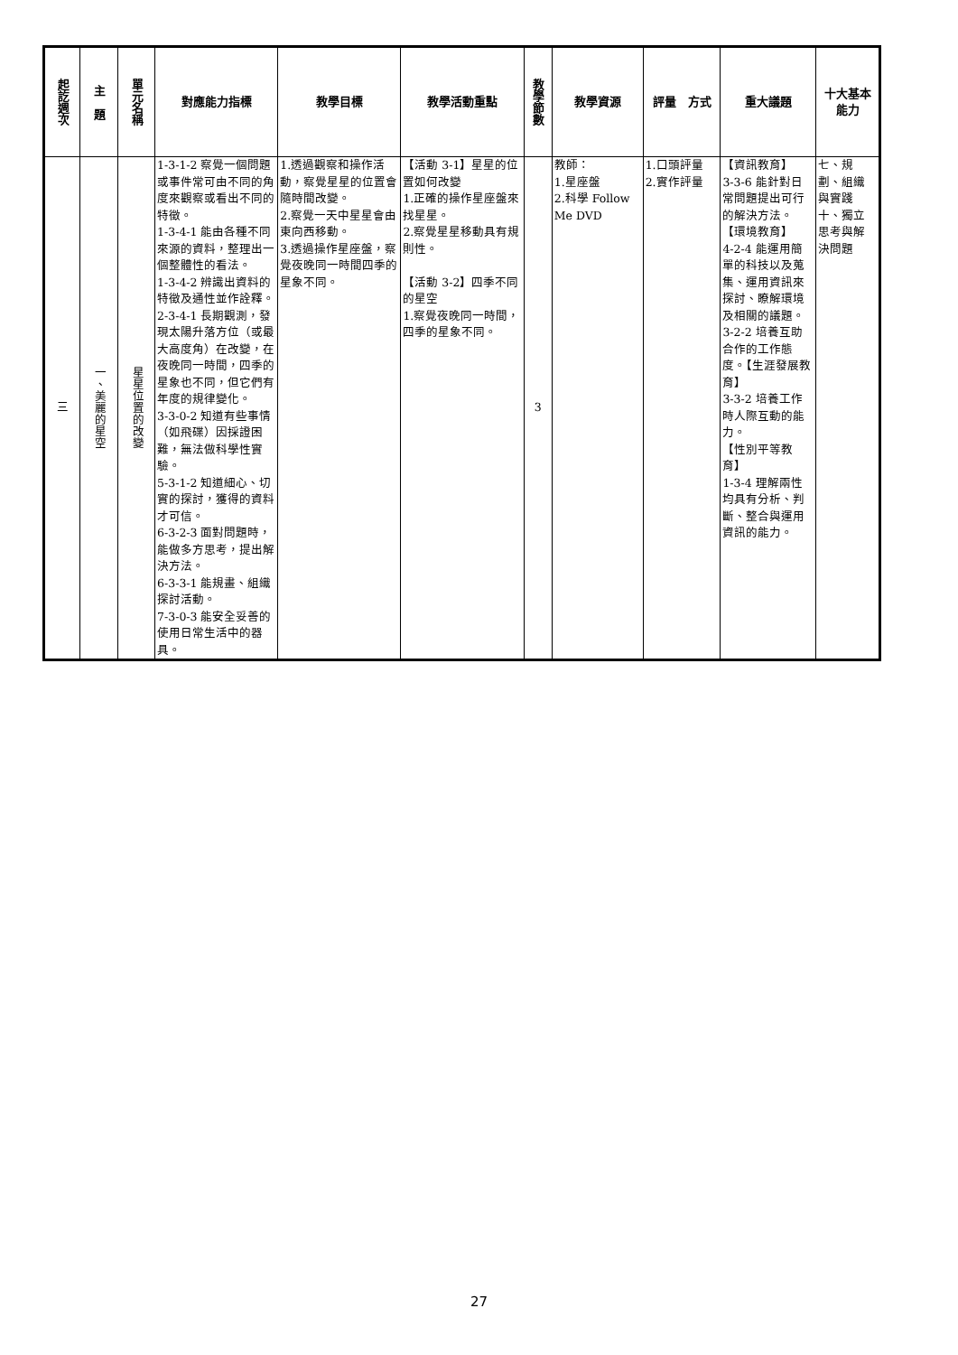| 起訖週次 | 主 題 | 單元名稱 | 對應能力指標 | 教學目標 | 教學活動重點 | 教學節數 | 教學資源 | 評量 方式 | 重大議題 | 十大基本能力 |
| --- | --- | --- | --- | --- | --- | --- | --- | --- | --- | --- |
| 三 | 一、美麗的星空 | 星星位置的改變 | 1-3-1-2 察覺一個問題或事件常可由不同的角度來觀察或看出不同的特徵。 1-3-4-1 能由各種不同來源的資料，整理出一個整體性的看法。 1-3-4-2 辨識出資料的特徵及通性並作詮釋。 2-3-4-1 長期觀測，發現太陽升落方位（或最大高度角）在改變，在夜晚同一時間，四季的星象也不同，但它們有年度的規律變化。 3-3-0-2 知道有些事情（如飛碟）因採證困難，無法做科學性實驗。 5-3-1-2 知道細心、切實的探討，獲得的資料才可信。 6-3-2-3 面對問題時，能做多方思考，提出解決方法。 6-3-3-1 能規畫、組織探討活動。 7-3-0-3 能安全妥善的使用日常生活中的器具。 | 1.透過觀察和操作活動，察覺星星的位置會隨時間改變。 2.察覺一天中星星會由東向西移動。 3.透過操作星座盤，察覺夜晚同一時間四季的星象不同。 | 【活動 3-1】星星的位置如何改變 1.正確的操作星座盤來找星星。 2.察覺星星移動具有規則性。 【活動 3-2】四季不同的星空 1.察覺夜晚同一時間，四季的星象不同。 | 3 | 教師： 1.星座盤 2.科學 Follow Me DVD | 1.口頭評量 2.實作評量 | 【資訊教育】 3-3-6 能針對日常問題提出可行的解決方法。 【環境教育】 4-2-4 能運用簡單的科技以及蒐集、運用資訊來探討、瞭解環境及相關的議題。 3-2-2 培養互助合作的工作態度。【生涯發展教育】 3-3-2 培養工作時人際互動的能力。 【性別平等教育】 1-3-4 理解兩性均具有分析、判斷、整合與運用資訊的能力。 | 七、規劃、組織與實踐 十、獨立思考與解決問題 |
27